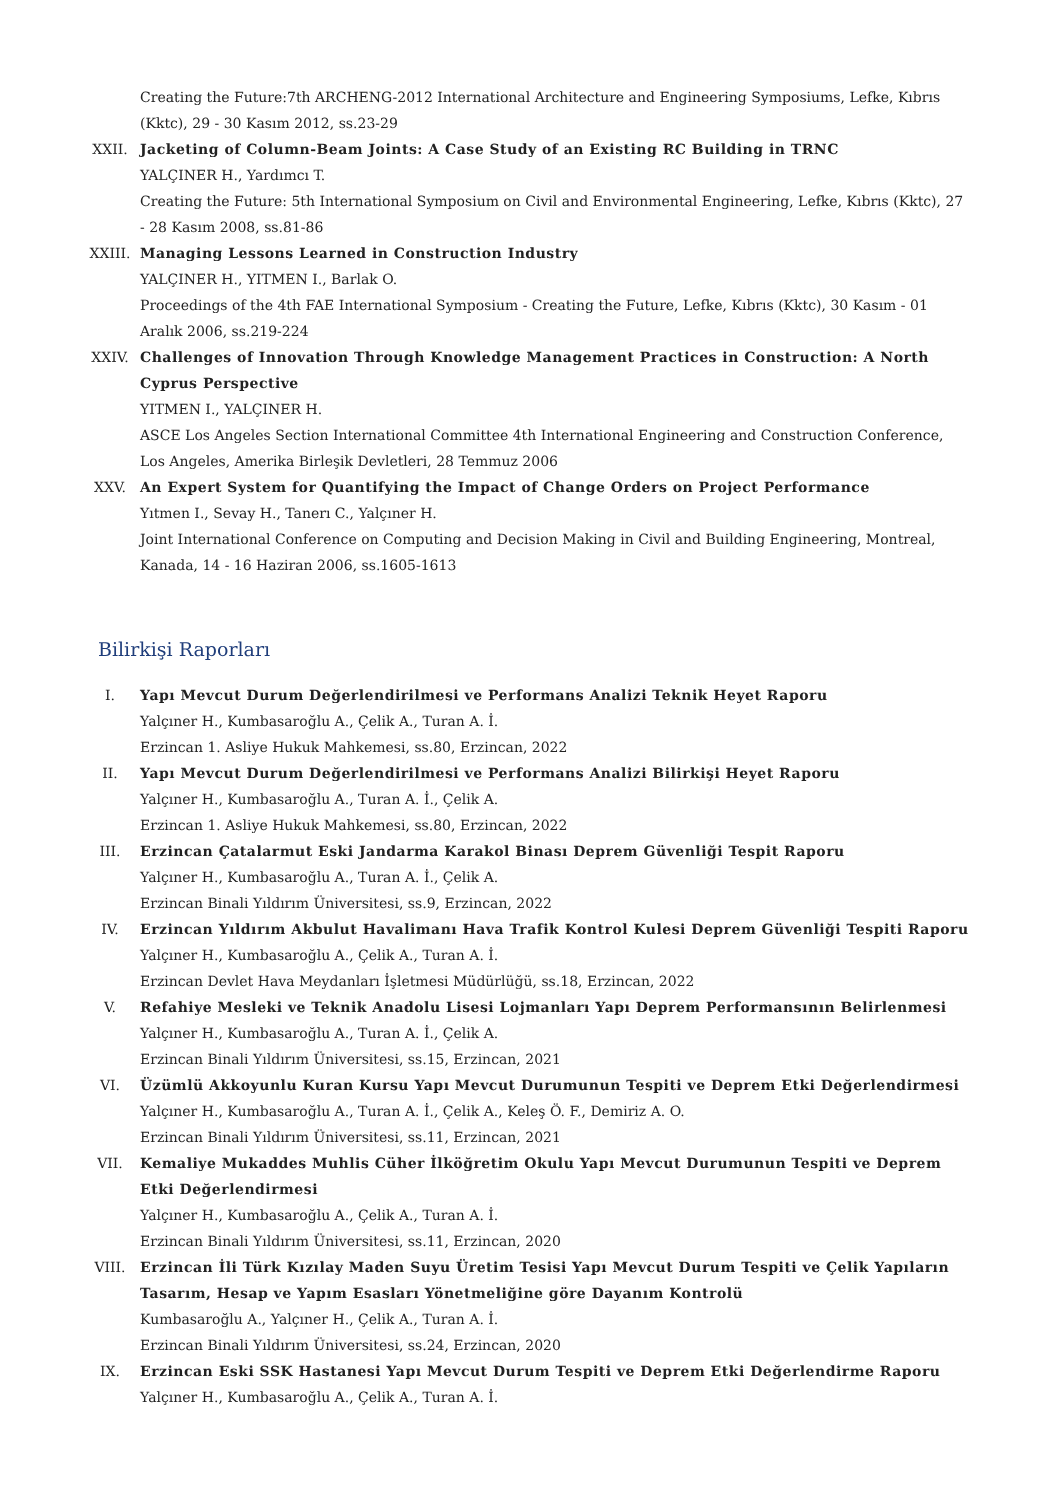Creating the Future:7th ARCHENG-2012 International Architecture and Engineering Symposiums, Lefke, Kıbrıs (Kktc), 29 - 30 Kasım 2012, ss.23-29
XXII. Jacketing of Column-Beam Joints: A Case Study of an Existing RC Building in TRNC
YALÇINER H., Yardımcı T.
Creating the Future: 5th International Symposium on Civil and Environmental Engineering, Lefke, Kıbrıs (Kktc), 27 - 28 Kasım 2008, ss.81-86
XXIII. Managing Lessons Learned in Construction Industry
YALÇINER H., YITMEN I., Barlak O.
Proceedings of the 4th FAE International Symposium - Creating the Future, Lefke, Kıbrıs (Kktc), 30 Kasım - 01 Aralık 2006, ss.219-224
XXIV. Challenges of Innovation Through Knowledge Management Practices in Construction: A North Cyprus Perspective
YITMEN I., YALÇINER H.
ASCE Los Angeles Section International Committee 4th International Engineering and Construction Conference, Los Angeles, Amerika Birleşik Devletleri, 28 Temmuz 2006
XXV. An Expert System for Quantifying the Impact of Change Orders on Project Performance
Yıtmen I., Sevay H., Tanerı C., Yalçıner H.
Joint International Conference on Computing and Decision Making in Civil and Building Engineering, Montreal, Kanada, 14 - 16 Haziran 2006, ss.1605-1613
Bilirkişi Raporları
I. Yapı Mevcut Durum Değerlendirilmesi ve Performans Analizi Teknik Heyet Raporu
Yalçıner H., Kumbasaroğlu A., Çelik A., Turan A. İ.
Erzincan 1. Asliye Hukuk Mahkemesi, ss.80, Erzincan, 2022
II. Yapı Mevcut Durum Değerlendirilmesi ve Performans Analizi Bilirkişi Heyet Raporu
Yalçıner H., Kumbasaroğlu A., Turan A. İ., Çelik A.
Erzincan 1. Asliye Hukuk Mahkemesi, ss.80, Erzincan, 2022
III. Erzincan Çatalarmut Eski Jandarma Karakol Binası Deprem Güvenliği Tespit Raporu
Yalçıner H., Kumbasaroğlu A., Turan A. İ., Çelik A.
Erzincan Binali Yıldırım Üniversitesi, ss.9, Erzincan, 2022
IV. Erzincan Yıldırım Akbulut Havalimanı Hava Trafik Kontrol Kulesi Deprem Güvenliği Tespiti Raporu
Yalçıner H., Kumbasaroğlu A., Çelik A., Turan A. İ.
Erzincan Devlet Hava Meydanları İşletmesi Müdürlüğü, ss.18, Erzincan, 2022
V. Refahiye Mesleki ve Teknik Anadolu Lisesi Lojmanları Yapı Deprem Performansının Belirlenmesi
Yalçıner H., Kumbasaroğlu A., Turan A. İ., Çelik A.
Erzincan Binali Yıldırım Üniversitesi, ss.15, Erzincan, 2021
VI. Üzümlü Akkoyunlu Kuran Kursu Yapı Mevcut Durumunun Tespiti ve Deprem Etki Değerlendirmesi
Yalçıner H., Kumbasaroğlu A., Turan A. İ., Çelik A., Keleş Ö. F., Demiriz A. O.
Erzincan Binali Yıldırım Üniversitesi, ss.11, Erzincan, 2021
VII. Kemaliye Mukaddes Muhlis Cüher İlköğretim Okulu Yapı Mevcut Durumunun Tespiti ve Deprem Etki Değerlendirmesi
Yalçıner H., Kumbasaroğlu A., Çelik A., Turan A. İ.
Erzincan Binali Yıldırım Üniversitesi, ss.11, Erzincan, 2020
VIII. Erzincan İli Türk Kızılay Maden Suyu Üretim Tesisi Yapı Mevcut Durum Tespiti ve Çelik Yapıların Tasarım, Hesap ve Yapım Esasları Yönetmeliğine göre Dayanım Kontrolü
Kumbasaroğlu A., Yalçıner H., Çelik A., Turan A. İ.
Erzincan Binali Yıldırım Üniversitesi, ss.24, Erzincan, 2020
IX. Erzincan Eski SSK Hastanesi Yapı Mevcut Durum Tespiti ve Deprem Etki Değerlendirme Raporu
Yalçıner H., Kumbasaroğlu A., Çelik A., Turan A. İ.